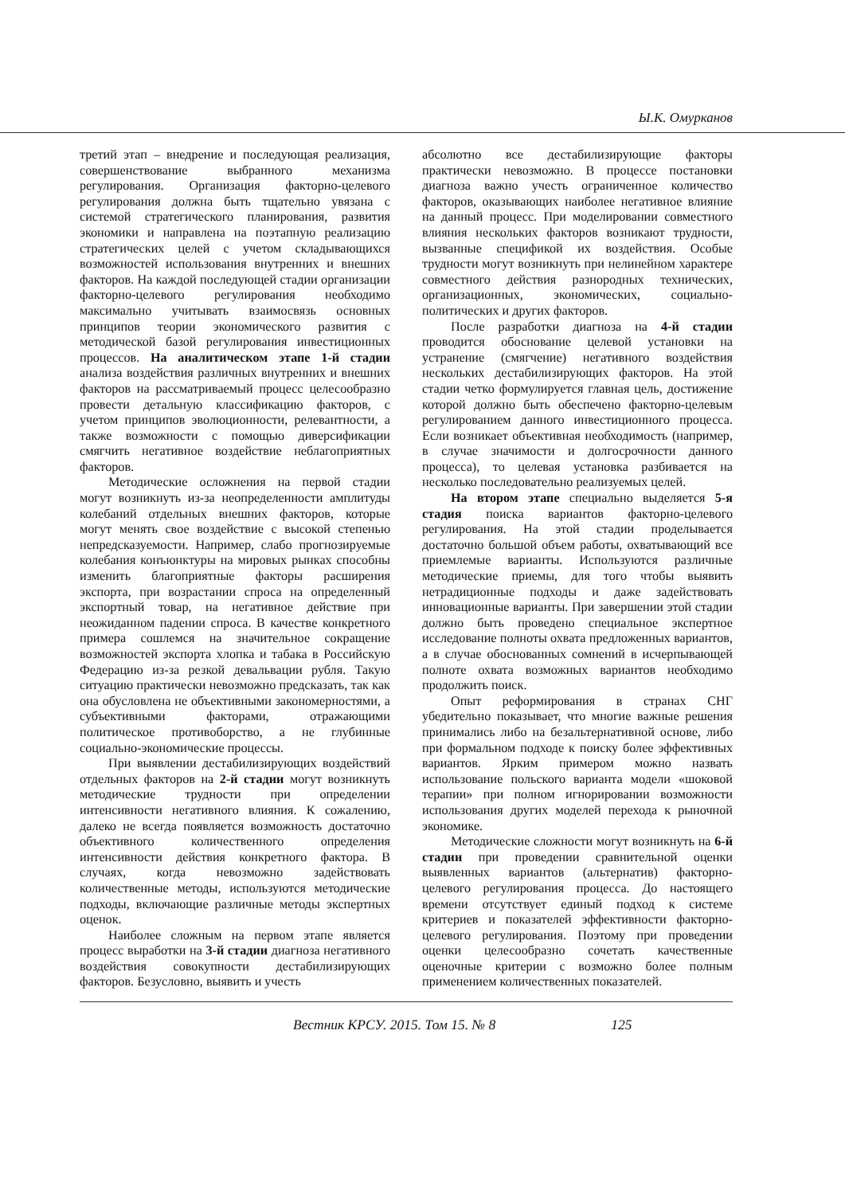Ы.К. Омурканов
третий этап – внедрение и последующая реализация, совершенствование выбранного механизма регулирования. Организация факторно-целевого регулирования должна быть тщательно увязана с системой стратегического планирования, развития экономики и направлена на поэтапную реализацию стратегических целей с учетом складывающихся возможностей использования внутренних и внешних факторов. На каждой последующей стадии организации факторно-целевого регулирования необходимо максимально учитывать взаимосвязь основных принципов теории экономического развития с методической базой регулирования инвестиционных процессов. На аналитическом этапе 1-й стадии анализа воздействия различных внутренних и внешних факторов на рассматриваемый процесс целесообразно провести детальную классификацию факторов, с учетом принципов эволюционности, релевантности, а также возможности с помощью диверсификации смягчить негативное воздействие неблагоприятных факторов.
Методические осложнения на первой стадии могут возникнуть из-за неопределенности амплитуды колебаний отдельных внешних факторов, которые могут менять свое воздействие с высокой степенью непредсказуемости. Например, слабо прогнозируемые колебания конъюнктуры на мировых рынках способны изменить благоприятные факторы расширения экспорта, при возрастании спроса на определенный экспортный товар, на негативное действие при неожиданном падении спроса. В качестве конкретного примера сошлемся на значительное сокращение возможностей экспорта хлопка и табака в Российскую Федерацию из-за резкой девальвации рубля. Такую ситуацию практически невозможно предсказать, так как она обусловлена не объективными закономерностями, а субъективными факторами, отражающими политическое противоборство, а не глубинные социально-экономические процессы.
При выявлении дестабилизирующих воздействий отдельных факторов на 2-й стадии могут возникнуть методические трудности при определении интенсивности негативного влияния. К сожалению, далеко не всегда появляется возможность достаточно объективного количественного определения интенсивности действия конкретного фактора. В случаях, когда невозможно задействовать количественные методы, используются методические подходы, включающие различные методы экспертных оценок.
Наиболее сложным на первом этапе является процесс выработки на 3-й стадии диагноза негативного воздействия совокупности дестабилизирующих факторов. Безусловно, выявить и учесть
абсолютно все дестабилизирующие факторы практически невозможно. В процессе постановки диагноза важно учесть ограниченное количество факторов, оказывающих наиболее негативное влияние на данный процесс. При моделировании совместного влияния нескольких факторов возникают трудности, вызванные спецификой их воздействия. Особые трудности могут возникнуть при нелинейном характере совместного действия разнородных технических, организационных, экономических, социально-политических и других факторов.
После разработки диагноза на 4-й стадии проводится обоснование целевой установки на устранение (смягчение) негативного воздействия нескольких дестабилизирующих факторов. На этой стадии четко формулируется главная цель, достижение которой должно быть обеспечено факторно-целевым регулированием данного инвестиционного процесса. Если возникает объективная необходимость (например, в случае значимости и долгосрочности данного процесса), то целевая установка разбивается на несколько последовательно реализуемых целей.
На втором этапе специально выделяется 5-я стадия поиска вариантов факторно-целевого регулирования. На этой стадии проделывается достаточно большой объем работы, охватывающий все приемлемые варианты. Используются различные методические приемы, для того чтобы выявить нетрадиционные подходы и даже задействовать инновационные варианты. При завершении этой стадии должно быть проведено специальное экспертное исследование полноты охвата предложенных вариантов, а в случае обоснованных сомнений в исчерпывающей полноте охвата возможных вариантов необходимо продолжить поиск.
Опыт реформирования в странах СНГ убедительно показывает, что многие важные решения принимались либо на безальтернативной основе, либо при формальном подходе к поиску более эффективных вариантов. Ярким примером можно назвать использование польского варианта модели «шоковой терапии» при полном игнорировании возможности использования других моделей перехода к рыночной экономике.
Методические сложности могут возникнуть на 6-й стадии при проведении сравнительной оценки выявленных вариантов (альтернатив) факторно-целевого регулирования процесса. До настоящего времени отсутствует единый подход к системе критериев и показателей эффективности факторно-целевого регулирования. Поэтому при проведении оценки целесообразно сочетать качественные оценочные критерии с возможно более полным применением количественных показателей.
Вестник КРСУ. 2015. Том 15. № 8 125